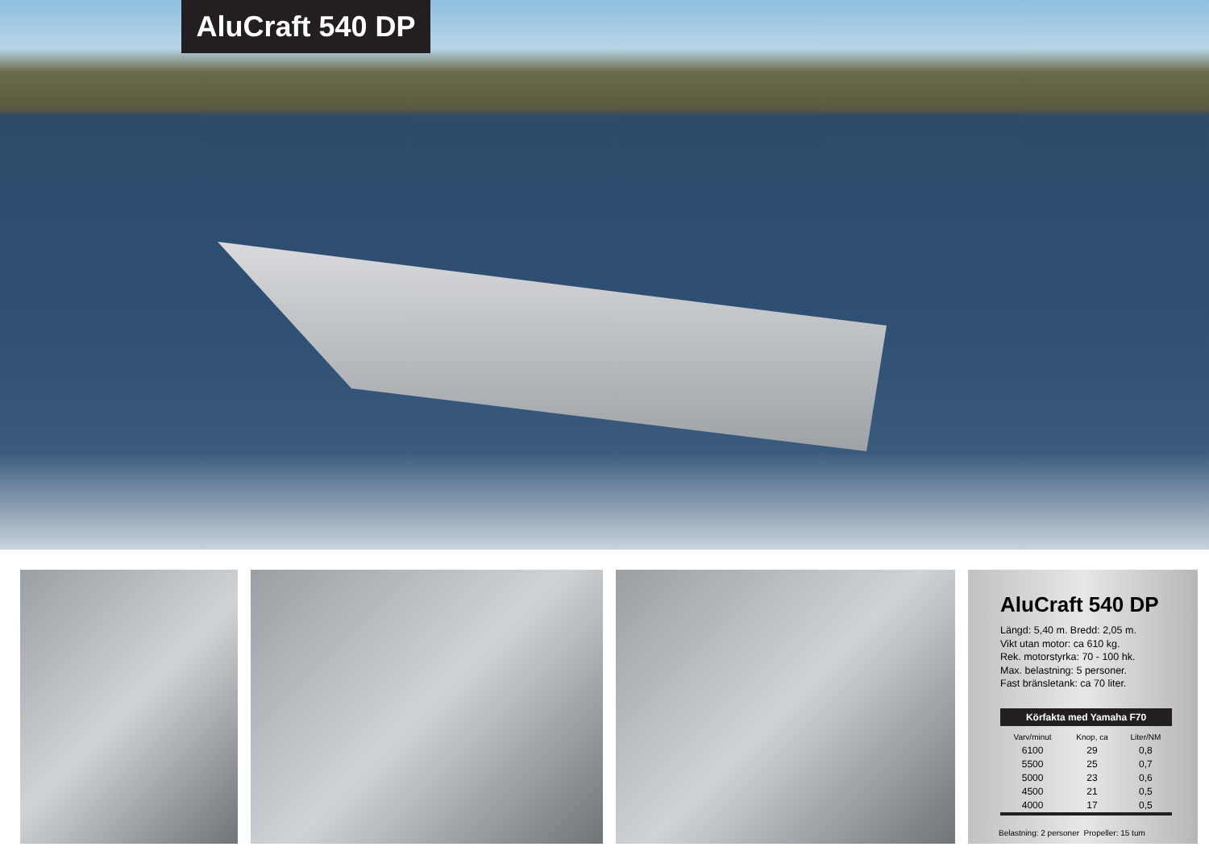AluCraft 540 DP
AluCraft 540 DP
Längd: 5,40 m. Bredd: 2,05 m.
Vikt utan motor: ca 610 kg.
Rek. motorstyrka: 70 - 100 hk.
Max. belastning: 5 personer.
Fast bränsletank: ca 70 liter.
| Körfakta med Yamaha F70 | | |
| --- | --- | --- |
| Varv/minut | Knop, ca | Liter/NM |
| 6100 | 29 | 0,8 |
| 5500 | 25 | 0,7 |
| 5000 | 23 | 0,6 |
| 4500 | 21 | 0,5 |
| 4000 | 17 | 0,5 |
Belastning: 2 personer Propeller: 15 tum